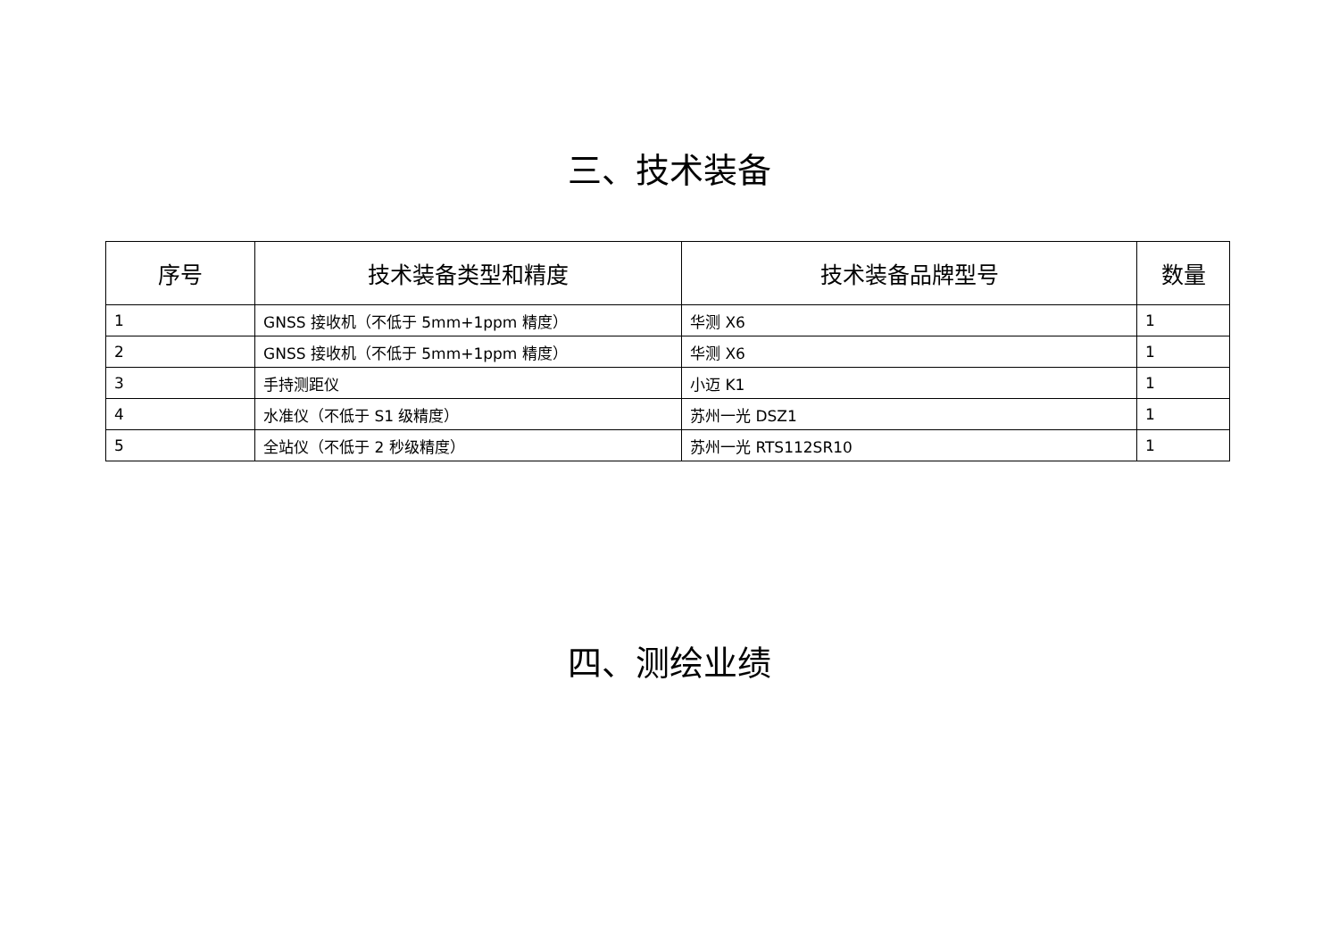三、技术装备
| 序号 | 技术装备类型和精度 | 技术装备品牌型号 | 数量 |
| --- | --- | --- | --- |
| 1 | GNSS 接收机（不低于 5mm+1ppm 精度） | 华测 X6 | 1 |
| 2 | GNSS 接收机（不低于 5mm+1ppm 精度） | 华测 X6 | 1 |
| 3 | 手持测距仪 | 小迈 K1 | 1 |
| 4 | 水准仪（不低于 S1 级精度） | 苏州一光 DSZ1 | 1 |
| 5 | 全站仪（不低于 2 秒级精度） | 苏州一光 RTS112SR10 | 1 |
四、测绘业绩